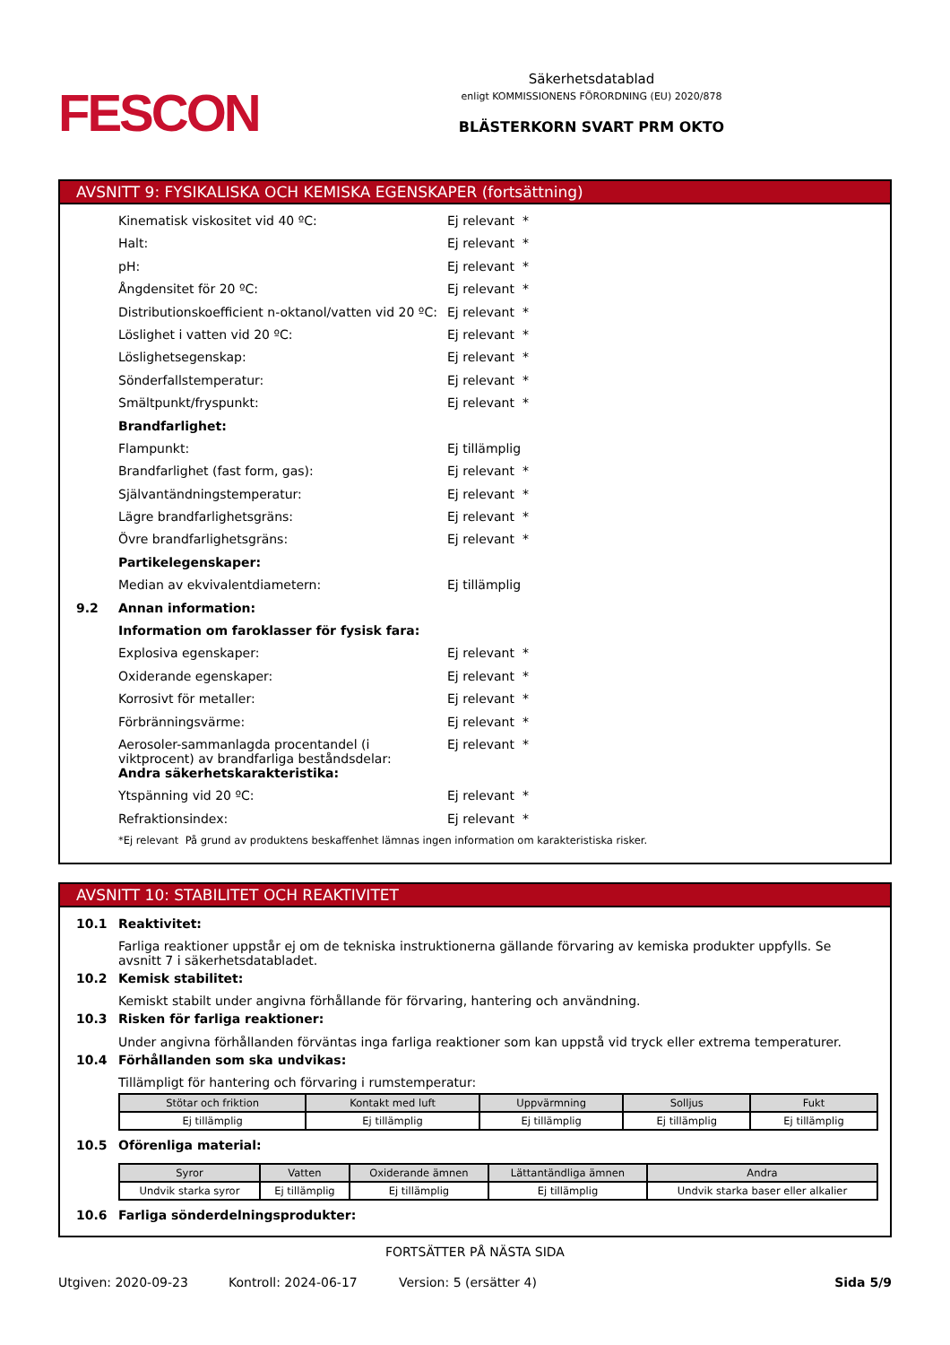FESCON
Säkerhetsdatablad
enligt KOMMISSIONENS FÖRORDNING (EU) 2020/878
BLÄSTERKORN SVART PRM OKTO
AVSNITT 9: FYSIKALISKA OCH KEMISKA EGENSKAPER (fortsättning)
Kinematisk viskositet vid 40 ºC: Ej relevant *
Halt: Ej relevant *
pH: Ej relevant *
Ångdensitet för 20 ºC: Ej relevant *
Distributionskoefficient n-oktanol/vatten vid 20 ºC: Ej relevant *
Löslighet i vatten vid 20 ºC: Ej relevant *
Löslighetsegenskap: Ej relevant *
Sönderfallstemperatur: Ej relevant *
Smältpunkt/fryspunkt: Ej relevant *
Brandfarlighet:
Flampunkt: Ej tillämplig
Brandfarlighet (fast form, gas): Ej relevant *
Självantändningstemperatur: Ej relevant *
Lägre brandfarlighetsgräns: Ej relevant *
Övre brandfarlighetsgräns: Ej relevant *
Partikelegenskaper:
Median av ekvivalentdiametern: Ej tillämplig
9.2 Annan information:
Information om faroklasser för fysisk fara:
Explosiva egenskaper: Ej relevant *
Oxiderande egenskaper: Ej relevant *
Korrosivt för metaller: Ej relevant *
Förbränningsvärme: Ej relevant *
Aerosoler-sammanlagda procentandel (i viktprocent) av brandfarliga beståndsdelar: Ej relevant *
Andra säkerhetskarakteristika:
Ytspänning vid 20 ºC: Ej relevant *
Refraktionsindex: Ej relevant *
*Ej relevant På grund av produktens beskaffenhet lämnas ingen information om karakteristiska risker.
AVSNITT 10: STABILITET OCH REAKTIVITET
10.1 Reaktivitet:
Farliga reaktioner uppstår ej om de tekniska instruktionerna gällande förvaring av kemiska produkter uppfylls. Se avsnitt 7 i säkerhetsdatabladet.
10.2 Kemisk stabilitet:
Kemiskt stabilt under angivna förhållande för förvaring, hantering och användning.
10.3 Risken för farliga reaktioner:
Under angivna förhållanden förväntas inga farliga reaktioner som kan uppstå vid tryck eller extrema temperaturer.
10.4 Förhållanden som ska undvikas:
Tillämpligt för hantering och förvaring i rumstemperatur:
| Stötar och friktion | Kontakt med luft | Uppvärmning | Solljus | Fukt |
| --- | --- | --- | --- | --- |
| Ej tillämplig | Ej tillämplig | Ej tillämplig | Ej tillämplig | Ej tillämplig |
10.5 Oförenliga material:
| Syror | Vatten | Oxiderande ämnen | Lättantändliga ämnen | Andra |
| --- | --- | --- | --- | --- |
| Undvik starka syror | Ej tillämplig | Ej tillämplig | Ej tillämplig | Undvik starka baser eller alkalier |
10.6 Farliga sönderdelningsprodukter:
FORTSÄTTER PÅ NÄSTA SIDA
Utgiven: 2020-09-23 Kontroll: 2024-06-17 Version: 5 (ersätter 4) Sida 5/9